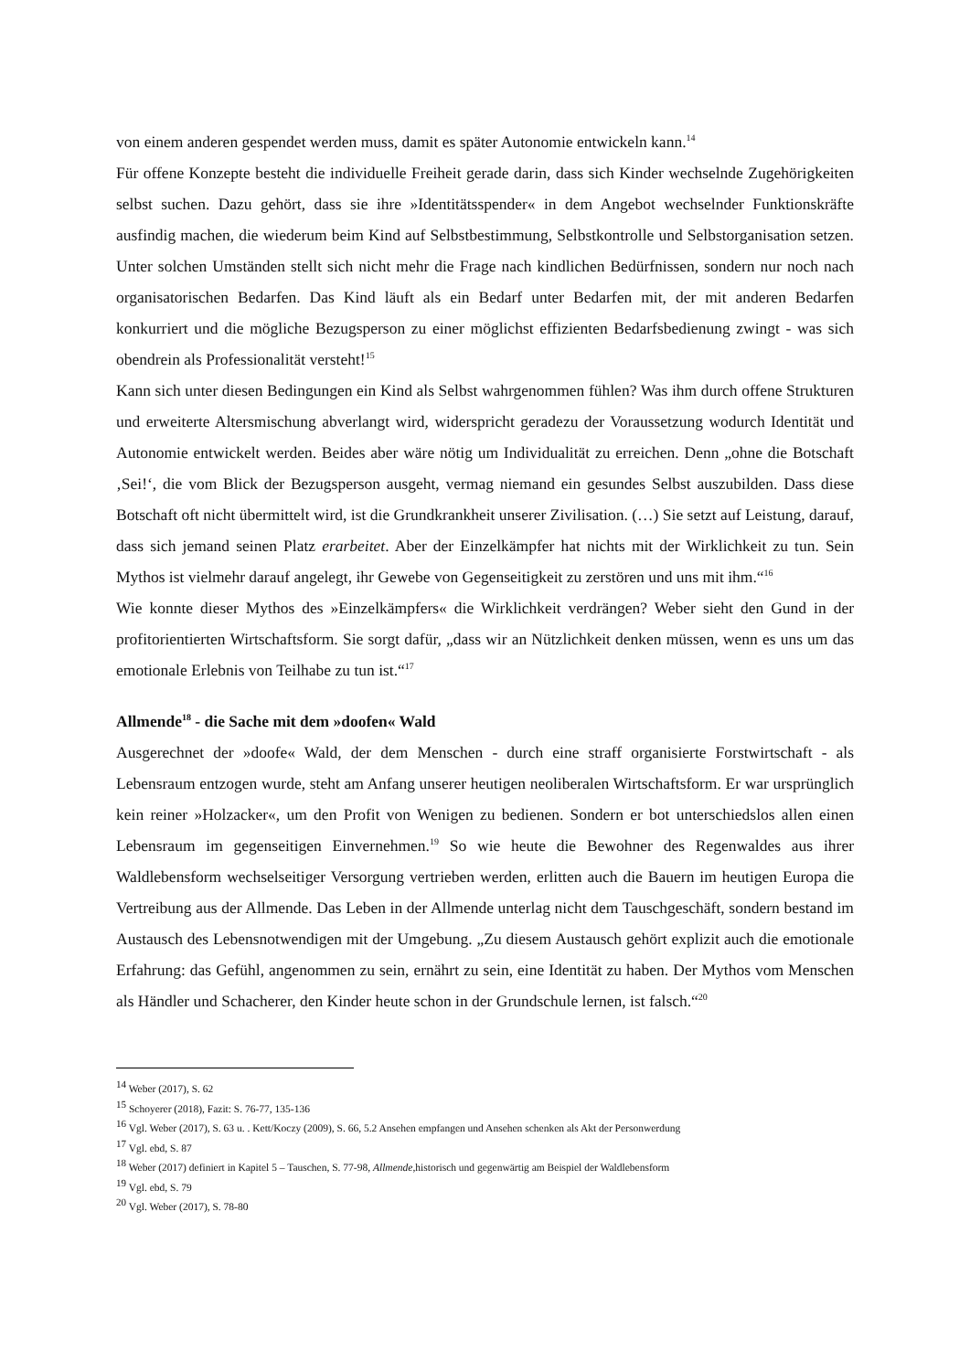von einem anderen gespendet werden muss, damit es später Autonomie entwickeln kann.<sup>14</sup>
Für offene Konzepte besteht die individuelle Freiheit gerade darin, dass sich Kinder wechselnde Zugehörigkeiten selbst suchen. Dazu gehört, dass sie ihre »Identitätsspender« in dem Angebot wechselnder Funktionskräfte ausfindig machen, die wiederum beim Kind auf Selbstbestimmung, Selbstkontrolle und Selbstorganisation setzen. Unter solchen Umständen stellt sich nicht mehr die Frage nach kindlichen Bedürfnissen, sondern nur noch nach organisatorischen Bedarfen. Das Kind läuft als ein Bedarf unter Bedarfen mit, der mit anderen Bedarfen konkurriert und die mögliche Bezugsperson zu einer möglichst effizienten Bedarfsbedienung zwingt - was sich obendrein als Professionalität versteht!<sup>15</sup>
Kann sich unter diesen Bedingungen ein Kind als Selbst wahrgenommen fühlen? Was ihm durch offene Strukturen und erweiterte Altersmischung abverlangt wird, widerspricht geradezu der Voraussetzung wodurch Identität und Autonomie entwickelt werden. Beides aber wäre nötig um Individualität zu erreichen. Denn „ohne die Botschaft ‚Sei!‘, die vom Blick der Bezugsperson ausgeht, vermag niemand ein gesundes Selbst auszubilden. Dass diese Botschaft oft nicht übermittelt wird, ist die Grundkrankheit unserer Zivilisation. (…) Sie setzt auf Leistung, darauf, dass sich jemand seinen Platz erarbeitet. Aber der Einzelkämpfer hat nichts mit der Wirklichkeit zu tun. Sein Mythos ist vielmehr darauf angelegt, ihr Gewebe von Gegenseitigkeit zu zerstören und uns mit ihm.“<sup>16</sup>
Wie konnte dieser Mythos des »Einzelkämpfers« die Wirklichkeit verdrängen? Weber sieht den Gund in der profitorientierten Wirtschaftsform. Sie sorgt dafür, „dass wir an Nützlichkeit denken müssen, wenn es uns um das emotionale Erlebnis von Teilhabe zu tun ist.“<sup>17</sup>
Allmende<sup>18</sup> - die Sache mit dem »doofen« Wald
Ausgerechnet der »doofe« Wald, der dem Menschen - durch eine straff organisierte Forstwirtschaft - als Lebensraum entzogen wurde, steht am Anfang unserer heutigen neoliberalen Wirtschaftsform. Er war ursprünglich kein reiner »Holzacker«, um den Profit von Wenigen zu bedienen. Sondern er bot unterschiedslos allen einen Lebensraum im gegenseitigen Einvernehmen.<sup>19</sup> So wie heute die Bewohner des Regenwaldes aus ihrer Waldlebensform wechselseitiger Versorgung vertrieben werden, erlitten auch die Bauern im heutigen Europa die Vertreibung aus der Allmende. Das Leben in der Allmende unterlag nicht dem Tauschgeschäft, sondern bestand im Austausch des Lebensnotwendigen mit der Umgebung. „Zu diesem Austausch gehört explizit auch die emotionale Erfahrung: das Gefühl, angenommen zu sein, ernährt zu sein, eine Identität zu haben. Der Mythos vom Menschen als Händler und Schacherer, den Kinder heute schon in der Grundschule lernen, ist falsch.“<sup>20</sup>
<sup>14</sup> Weber (2017), S. 62
<sup>15</sup> Schoyerer (2018), Fazit: S. 76-77, 135-136
<sup>16</sup> Vgl. Weber (2017), S. 63 u. . Kett/Koczy (2009), S. 66, 5.2 Ansehen empfangen und Ansehen schenken als Akt der Personwerdung
<sup>17</sup> Vgl. ebd, S. 87
<sup>18</sup> Weber (2017) definiert in Kapitel 5 – Tauschen, S. 77-98, Allmende,historisch und gegenwärtig am Beispiel der Waldlebensform
<sup>19</sup> Vgl. ebd, S. 79
<sup>20</sup> Vgl. Weber (2017), S. 78-80